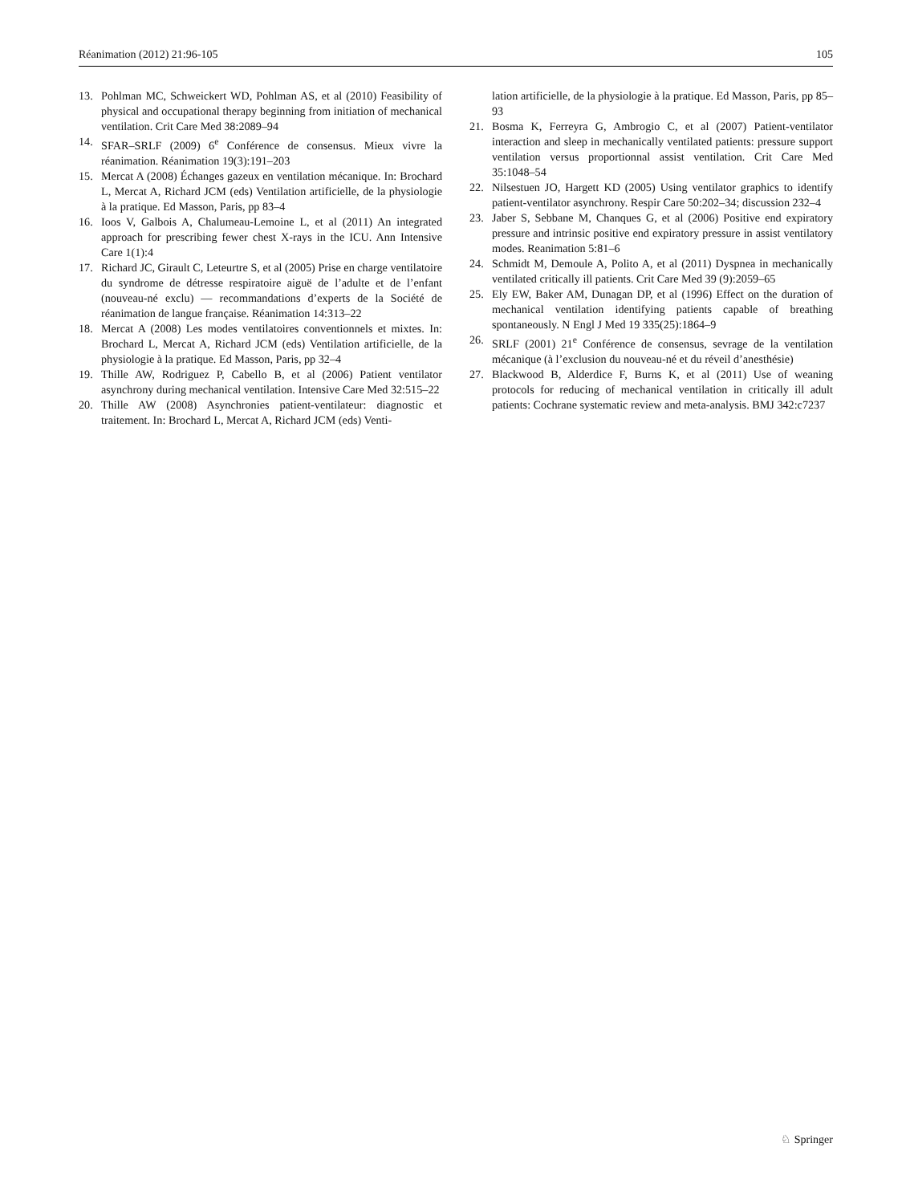Réanimation (2012) 21:96-105 105
13. Pohlman MC, Schweickert WD, Pohlman AS, et al (2010) Feasibility of physical and occupational therapy beginning from initiation of mechanical ventilation. Crit Care Med 38:2089–94
14. SFAR–SRLF (2009) 6<sup>e</sup> Conférence de consensus. Mieux vivre la réanimation. Réanimation 19(3):191–203
15. Mercat A (2008) Échanges gazeux en ventilation mécanique. In: Brochard L, Mercat A, Richard JCM (eds) Ventilation artificielle, de la physiologie à la pratique. Ed Masson, Paris, pp 83–4
16. Ioos V, Galbois A, Chalumeau-Lemoine L, et al (2011) An integrated approach for prescribing fewer chest X-rays in the ICU. Ann Intensive Care 1(1):4
17. Richard JC, Girault C, Leteurtre S, et al (2005) Prise en charge ventilatoire du syndrome de détresse respiratoire aiguë de l’adulte et de l’enfant (nouveau-né exclu) — recommandations d’experts de la Société de réanimation de langue française. Réanimation 14:313–22
18. Mercat A (2008) Les modes ventilatoires conventionnels et mixtes. In: Brochard L, Mercat A, Richard JCM (eds) Ventilation artificielle, de la physiologie à la pratique. Ed Masson, Paris, pp 32–4
19. Thille AW, Rodriguez P, Cabello B, et al (2006) Patient ventilator asynchrony during mechanical ventilation. Intensive Care Med 32:515–22
20. Thille AW (2008) Asynchronies patient-ventilateur: diagnostic et traitement. In: Brochard L, Mercat A, Richard JCM (eds) Venti-
lation artificielle, de la physiologie à la pratique. Ed Masson, Paris, pp 85–93
21. Bosma K, Ferreyra G, Ambrogio C, et al (2007) Patient-ventilator interaction and sleep in mechanically ventilated patients: pressure support ventilation versus proportionnal assist ventilation. Crit Care Med 35:1048–54
22. Nilsestuen JO, Hargett KD (2005) Using ventilator graphics to identify patient-ventilator asynchrony. Respir Care 50:202–34; discussion 232–4
23. Jaber S, Sebbane M, Chanques G, et al (2006) Positive end expiratory pressure and intrinsic positive end expiratory pressure in assist ventilatory modes. Reanimation 5:81–6
24. Schmidt M, Demoule A, Polito A, et al (2011) Dyspnea in mechanically ventilated critically ill patients. Crit Care Med 39 (9):2059–65
25. Ely EW, Baker AM, Dunagan DP, et al (1996) Effect on the duration of mechanical ventilation identifying patients capable of breathing spontaneously. N Engl J Med 19 335(25):1864–9
26. SRLF (2001) 21<sup>e</sup> Conférence de consensus, sevrage de la ventilation mécanique (à l’exclusion du nouveau-né et du réveil d’anesthésie)
27. Blackwood B, Alderdice F, Burns K, et al (2011) Use of weaning protocols for reducing of mechanical ventilation in critically ill adult patients: Cochrane systematic review and meta-analysis. BMJ 342:c7237
♘ Springer